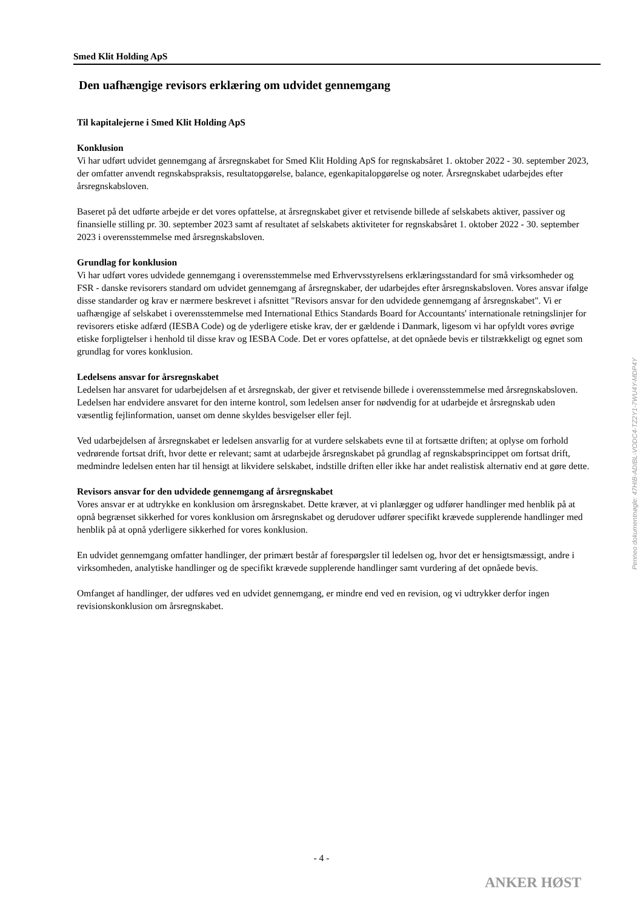Smed Klit Holding ApS
Den uafhængige revisors erklæring om udvidet gennemgang
Til kapitalejerne i Smed Klit Holding ApS
Konklusion
Vi har udført udvidet gennemgang af årsregnskabet for Smed Klit Holding ApS for regnskabsåret 1. oktober 2022 - 30. september 2023, der omfatter anvendt regnskabspraksis, resultatopgørelse, balance, egenkapitalopgørelse og noter. Årsregnskabet udarbejdes efter årsregnskabsloven.
Baseret på det udførte arbejde er det vores opfattelse, at årsregnskabet giver et retvisende billede af selskabets aktiver, passiver og finansielle stilling pr. 30. september 2023 samt af resultatet af selskabets aktiviteter for regnskabsåret 1. oktober 2022 - 30. september 2023 i overensstemmelse med årsregnskabsloven.
Grundlag for konklusion
Vi har udført vores udvidede gennemgang i overensstemmelse med Erhvervsstyrelsens erklæringsstandard for små virksomheder og FSR - danske revisorers standard om udvidet gennemgang af årsregnskaber, der udarbejdes efter årsregnskabsloven. Vores ansvar ifølge disse standarder og krav er nærmere beskrevet i afsnittet "Revisors ansvar for den udvidede gennemgang af årsregnskabet". Vi er uafhængige af selskabet i overensstemmelse med International Ethics Standards Board for Accountants' internationale retningslinjer for revisorers etiske adfærd (IESBA Code) og de yderligere etiske krav, der er gældende i Danmark, ligesom vi har opfyldt vores øvrige etiske forpligtelser i henhold til disse krav og IESBA Code. Det er vores opfattelse, at det opnåede bevis er tilstrækkeligt og egnet som grundlag for vores konklusion.
Ledelsens ansvar for årsregnskabet
Ledelsen har ansvaret for udarbejdelsen af et årsregnskab, der giver et retvisende billede i overensstemmelse med årsregnskabsloven. Ledelsen har endvidere ansvaret for den interne kontrol, som ledelsen anser for nødvendig for at udarbejde et årsregnskab uden væsentlig fejlinformation, uanset om denne skyldes besvigelser eller fejl.
Ved udarbejdelsen af årsregnskabet er ledelsen ansvarlig for at vurdere selskabets evne til at fortsætte driften; at oplyse om forhold vedrørende fortsat drift, hvor dette er relevant; samt at udarbejde årsregnskabet på grundlag af regnskabsprincippet om fortsat drift, medmindre ledelsen enten har til hensigt at likvidere selskabet, indstille driften eller ikke har andet realistisk alternativ end at gøre dette.
Revisors ansvar for den udvidede gennemgang af årsregnskabet
Vores ansvar er at udtrykke en konklusion om årsregnskabet. Dette kræver, at vi planlægger og udfører handlinger med henblik på at opnå begrænset sikkerhed for vores konklusion om årsregnskabet og derudover udfører specifikt krævede supplerende handlinger med henblik på at opnå yderligere sikkerhed for vores konklusion.
En udvidet gennemgang omfatter handlinger, der primært består af forespørgsler til ledelsen og, hvor det er hensigtsmæssigt, andre i virksomheden, analytiske handlinger og de specifikt krævede supplerende handlinger samt vurdering af det opnåede bevis.
Omfanget af handlinger, der udføres ved en udvidet gennemgang, er mindre end ved en revision, og vi udtrykker derfor ingen revisionskonklusion om årsregnskabet.
Penneo dokumentnøgle: 47HIB-ADIBL-VODC4-TZ2Y1-7WU4Y-MDP4Y
- 4 -
ANKER HØST